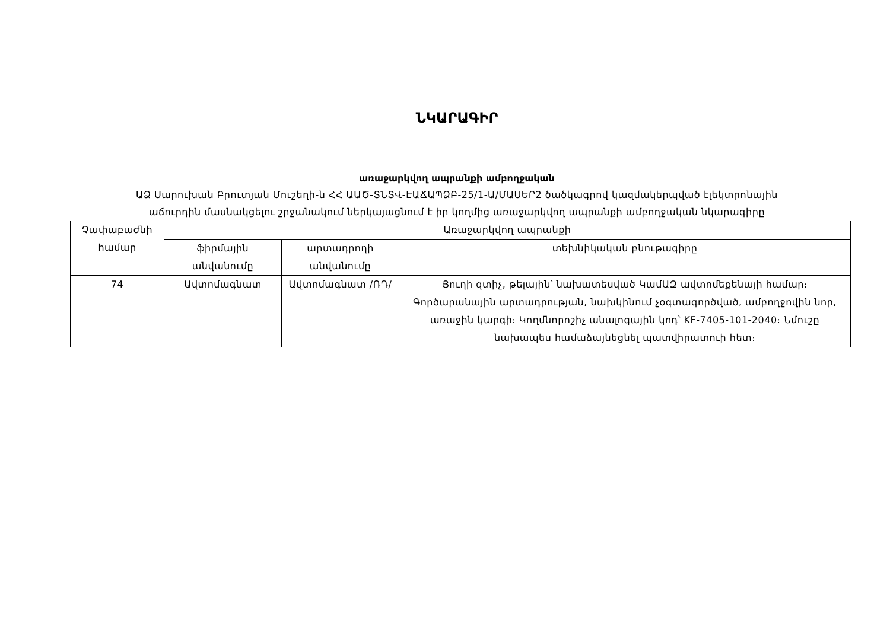ՆԿԱՐԱԳԻՐ
առաջարկվող ապրանքի ամբողջական
ԱՁ Սարուխան Բրուտյան Մուշեղի-ն ՀՀ ԱԱԾ-ՏՆՏՎ-ԷԱՃԱՊՁԲ-25/1-Ա/ՄԱՍԵՐ2 ծածկագրով կազմակերպված էլեկտրոնային
աճուրդին մասնակցելու շրջանակում ներկայացնում է իր կողմից առաջարկվող ապրանքի ամբողջական նկարագիրը
| Չափաբաժնի համար | Առաջարկվող ապրանքի | | |
| --- | --- | --- | --- |
| | ֆիրմային անվանումը | արտադրողի անվանումը | տեխնիկական բնութագիրը |
| 74 | Ավտոմագնատ | Ավտոմագնատ /ՌԴ/ | Յուղի զտիչ, թելային՝ նախատեսված ԿամԱԶ ավտոմեքենայի համար։ Գործարանային արտադրության, նախկինում չօգտագործված, ամբողջովին նոր, առաջին կարգի։ Կողմնորոշիչ անալոգային կոդ՝ KF-7405-101-2040։ Նմուշը նախապես համաձայնեցնել պատվիրատուի հետ։ |